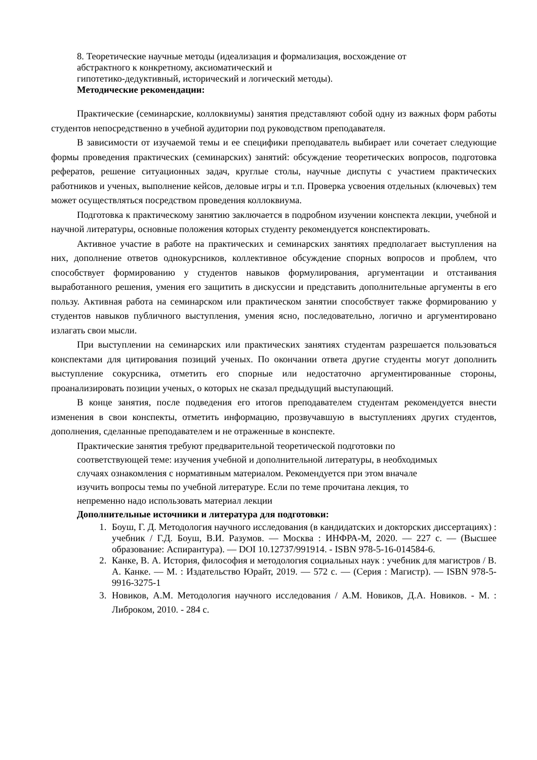8. Теоретические научные методы (идеализация и формализация, восхождение от
абстрактного к конкретному, аксиоматический и
гипотетико-дедуктивный, исторический и логический методы).
Методические рекомендации:
Практические (семинарские, коллоквиумы) занятия представляют собой одну из важных форм работы студентов непосредственно в учебной аудитории под руководством преподавателя.
В зависимости от изучаемой темы и ее специфики преподаватель выбирает или сочетает следующие формы проведения практических (семинарских) занятий: обсуждение теоретических вопросов, подготовка рефератов, решение ситуационных задач, круглые столы, научные диспуты с участием практических работников и ученых, выполнение кейсов, деловые игры и т.п. Проверка усвоения отдельных (ключевых) тем может осуществляться посредством проведения коллоквиума.
Подготовка к практическому занятию заключается в подробном изучении конспекта лекции, учебной и научной литературы, основные положения которых студенту рекомендуется конспектировать.
Активное участие в работе на практических и семинарских занятиях предполагает выступления на них, дополнение ответов однокурсников, коллективное обсуждение спорных вопросов и проблем, что способствует формированию у студентов навыков формулирования, аргументации и отстаивания выработанного решения, умения его защитить в дискуссии и представить дополнительные аргументы в его пользу. Активная работа на семинарском или практическом занятии способствует также формированию у студентов навыков публичного выступления, умения ясно, последовательно, логично и аргументировано излагать свои мысли.
При выступлении на семинарских или практических занятиях студентам разрешается пользоваться конспектами для цитирования позиций ученых. По окончании ответа другие студенты могут дополнить выступление сокурсника, отметить его спорные или недостаточно аргументированные стороны, проанализировать позиции ученых, о которых не сказал предыдущий выступающий.
В конце занятия, после подведения его итогов преподавателем студентам рекомендуется внести изменения в свои конспекты, отметить информацию, прозвучавшую в выступлениях других студентов, дополнения, сделанные преподавателем и не отраженные в конспекте.
Практические занятия требуют предварительной теоретической подготовки по
соответствующей теме: изучения учебной и дополнительной литературы, в необходимых
случаях ознакомления с нормативным материалом. Рекомендуется при этом вначале
изучить вопросы темы по учебной литературе. Если по теме прочитана лекция, то
непременно надо использовать материал лекции
Дополнительные источники и литература для подготовки:
1. Боуш, Г. Д. Методология научного исследования (в кандидатских и докторских диссертациях) : учебник / Г.Д. Боуш, В.И. Разумов. — Москва : ИНФРА-М, 2020. — 227 с. — (Высшее образование: Аспирантура). — DOI 10.12737/991914. - ISBN 978-5-16-014584-6.
2. Канке, В. А. История, философия и методология социальных наук : учебник для магистров / В. А. Канке. — М. : Издательство Юрайт, 2019. — 572 с. — (Серия : Магистр). — ISBN 978-5-9916-3275-1
3. Новиков, А.М. Методология научного исследования / А.М. Новиков, Д.А. Новиков. - М. : Либроком, 2010. - 284 с.